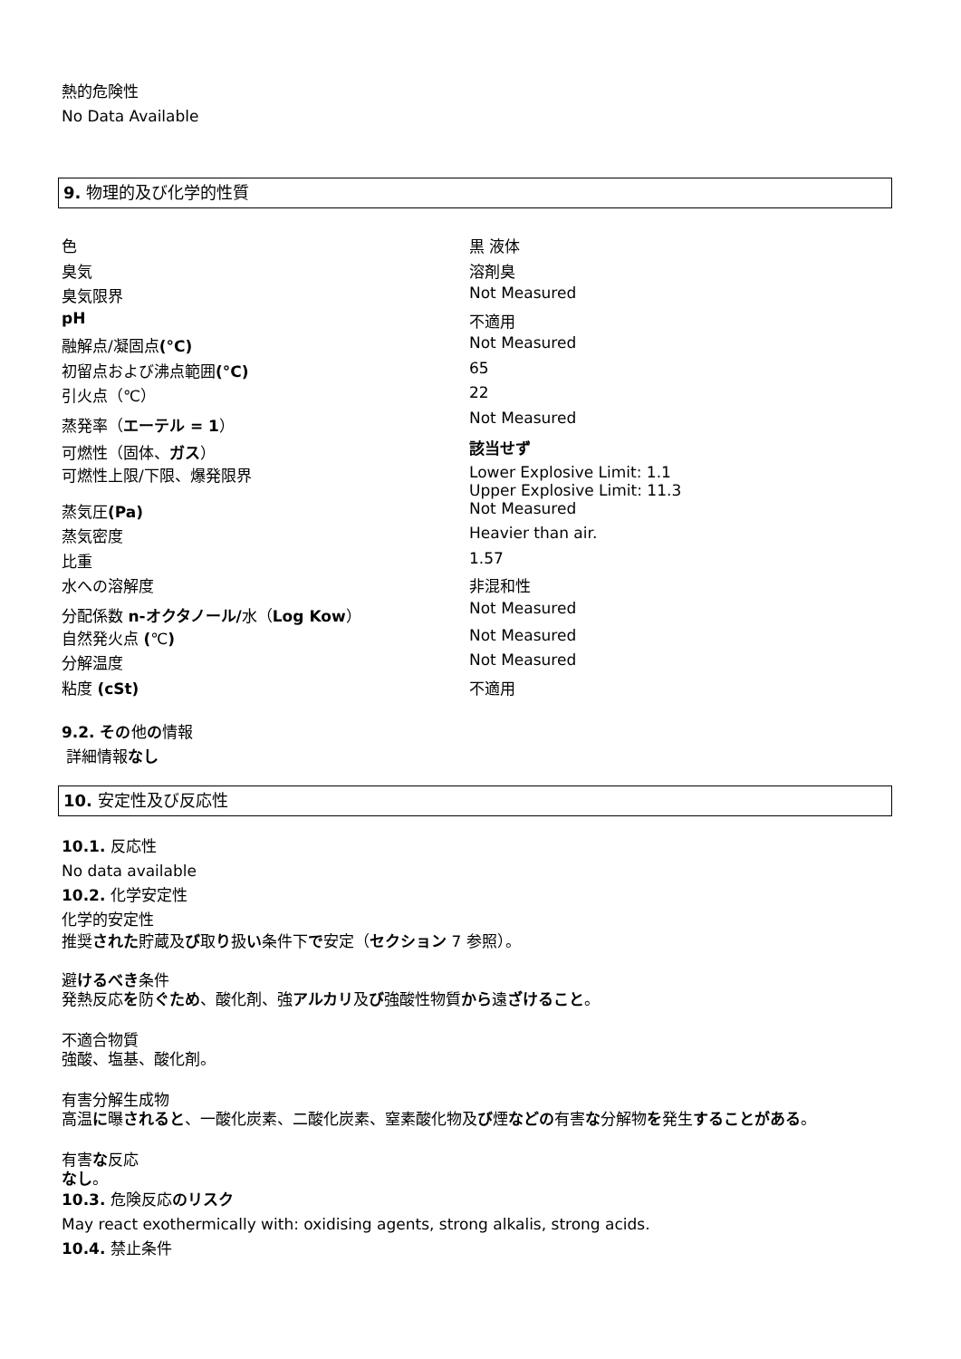熱的危険性
No Data Available
9. 物理的及び化学的性質
| 色 | 黒 液体 |
| 臭気 | 溶剤臭 |
| 臭気限界 | Not Measured |
| pH | 不適用 |
| 融解点/凝固点 (°C) | Not Measured |
| 初留点および沸点範囲 (°C) | 65 |
| 引火点（℃） | 22 |
| 蒸発率（ エーテル = 1 ） | Not Measured |
| 可燃性（固体、 ガス ） | 該当せず |
| 可燃性上限/下限、爆発限界 | Lower Explosive Limit: 1.1 Upper Explosive Limit: 11.3 |
| 蒸気圧 (Pa) | Not Measured |
| 蒸気密度 | Heavier than air. |
| 比重 | 1.57 |
| 水への溶解度 | 非混和性 |
| 分配係数 n-オクタノール/ 水（ Log Kow ） | Not Measured |
| 自然発火点 ( ℃ ) | Not Measured |
| 分解温度 | Not Measured |
| 粘度 (cSt) | 不適用 |
9.2. その他の情報
詳細情報なし
10. 安定性及び反応性
10.1. 反応性
No data available
10.2. 化学安定性
化学的安定性
推奨された貯蔵及び取り扱い条件下で安定（セクション 7 参照）。
避けるべき条件
発熱反応を防ぐため、酸化剤、強アルカリ及び強酸性物質から遠ざけること。
不適合物質
強酸、塩基、酸化剤。
有害分解生成物
高温に曝されると、一酸化炭素、二酸化炭素、窒素酸化物及び煙などの有害な分解物を発生することがある。
有害な反応
なし。
10.3. 危険反応のリスク
May react exothermically with: oxidising agents, strong alkalis, strong acids.
10.4. 禁止条件